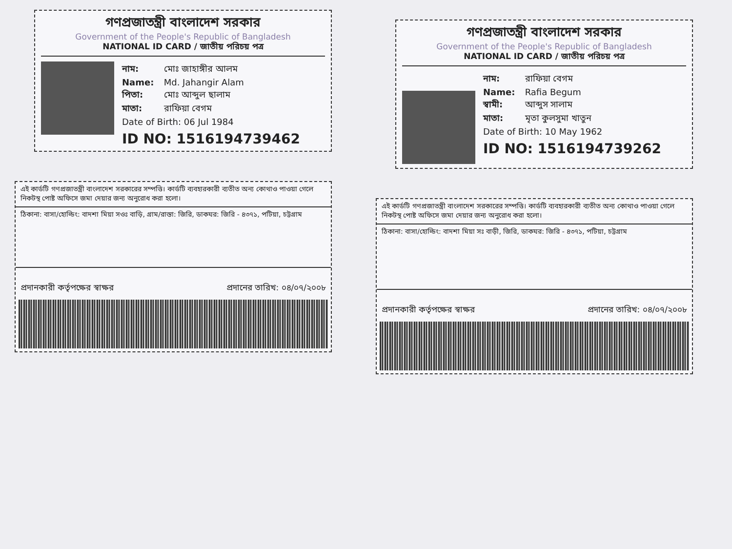গণপ্রজাতন্ত্রী বাংলাদেশ সরকার
Government of the People's Republic of Bangladesh
NATIONAL ID CARD / জাতীয় পরিচয় পত্র
নাম: মোঃ জাহাঙ্গীর আলম
Name: Md. Jahangir Alam
পিতা: মোঃ আব্দুল ছালাম
মাতা: রাফিয়া বেগম
Date of Birth: 06 Jul 1984
ID NO: 1516194739462
এই কার্ডটি গণপ্রজাতন্ত্রী বাংলাদেশ সরকারের সম্পত্তি। কার্ডটি ব্যবহারকারী ব্যতীত অন্য কোথাও পাওয়া গেলে নিকটস্থ পোষ্ট অফিসে জমা দেয়ার জন্য অনুরোধ করা হলো।
ঠিকানা: বাসা/হোল্ডিং: বাদশা মিয়া সওঃ বাড়ি, গ্রাম/রাস্তা: জিরি, ডাকঘর: জিরি - ৪৩৭১, পটিয়া, চট্টগ্রাম
প্রদানকারী কর্তৃপক্ষের স্বাক্ষর প্রদানের তারিখ: ০৪/০৭/২০০৮
গণপ্রজাতন্ত্রী বাংলাদেশ সরকার
Government of the People's Republic of Bangladesh
NATIONAL ID CARD / জাতীয় পরিচয় পত্র
নাম: রাফিয়া বেগম
Name: Rafia Begum
স্বামী: আব্দুস সালাম
মাতা: মৃতা কুলসুমা খাতুন
Date of Birth: 10 May 1962
ID NO: 1516194739262
এই কার্ডটি গণপ্রজাতন্ত্রী বাংলাদেশ সরকারের সম্পত্তি। কার্ডটি ব্যবহারকারী ব্যতীত অন্য কোথাও পাওয়া গেলে নিকটস্থ পোষ্ট অফিসে জমা দেয়ার জন্য অনুরোধ করা হলো।
ঠিকানা: বাসা/হোল্ডিং: বাদশা মিয়া সঃ বাড়ী, জিরি, ডাকঘর: জিরি - ৪৩৭১, পটিয়া, চট্টগ্রাম
প্রদানকারী কর্তৃপক্ষের স্বাক্ষর প্রদানের তারিখ: ০৪/০৭/২০০৮